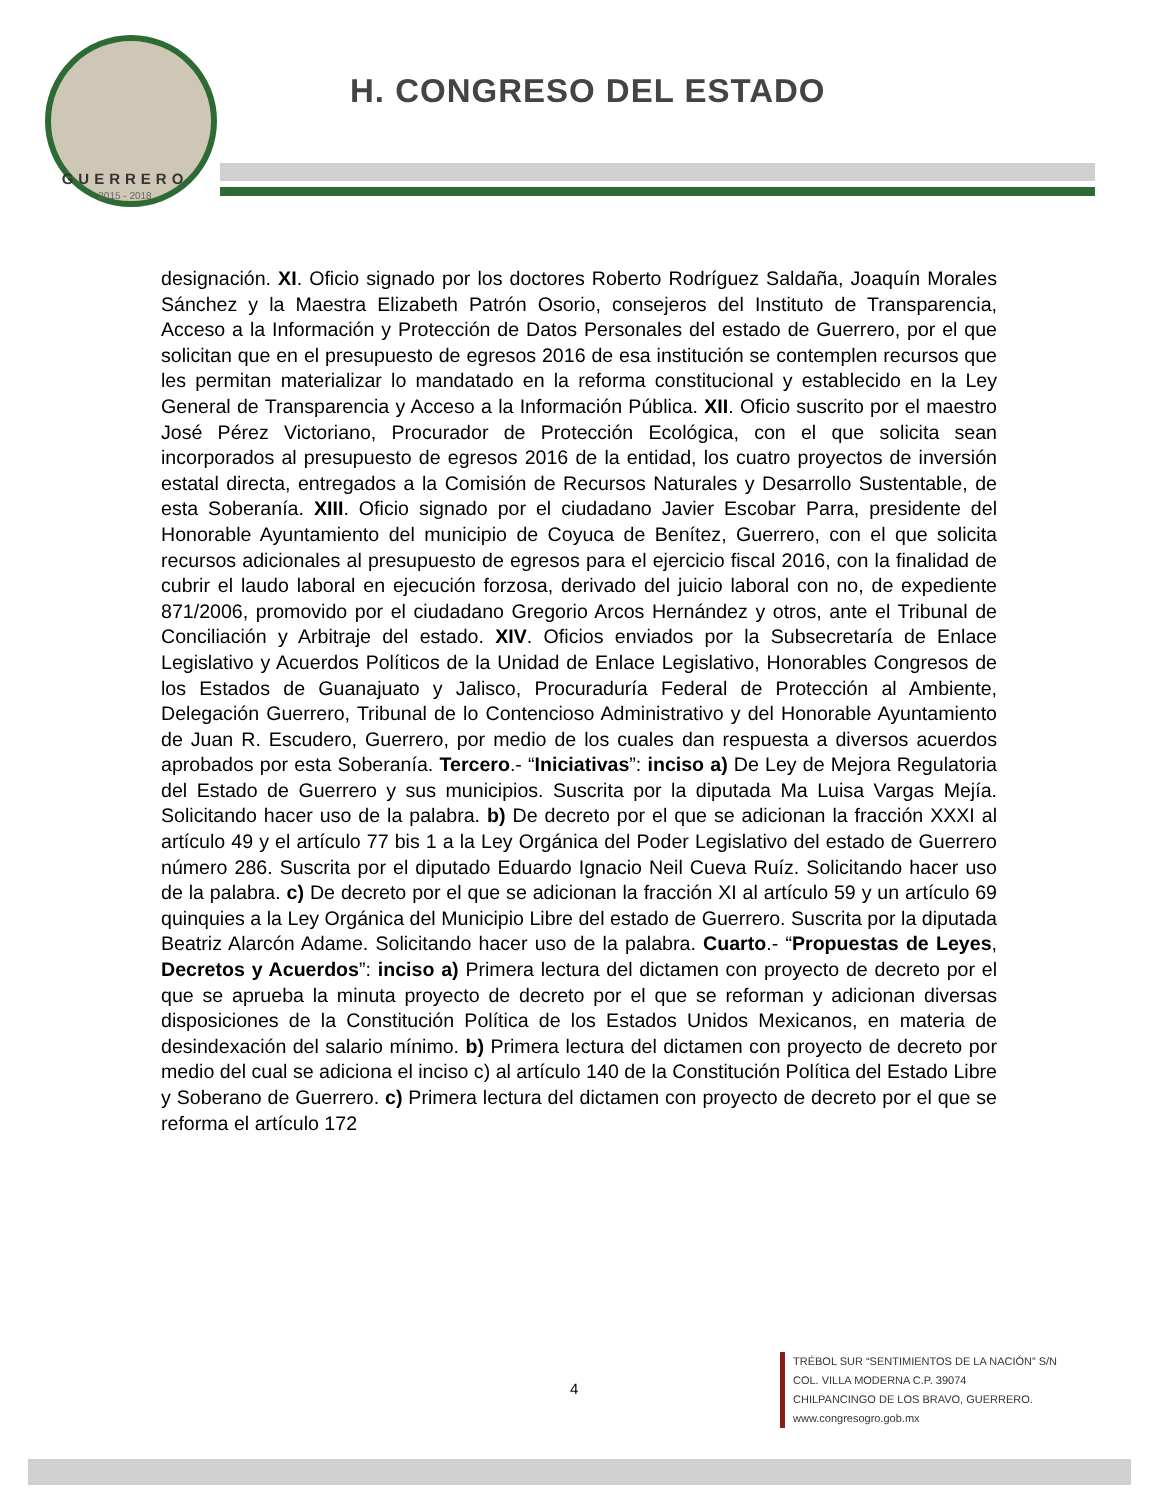GUERRERO
2015 - 2018
H. CONGRESO DEL ESTADO
designación. XI. Oficio signado por los doctores Roberto Rodríguez Saldaña, Joaquín Morales Sánchez y la Maestra Elizabeth Patrón Osorio, consejeros del Instituto de Transparencia, Acceso a la Información y Protección de Datos Personales del estado de Guerrero, por el que solicitan que en el presupuesto de egresos 2016 de esa institución se contemplen recursos que les permitan materializar lo mandatado en la reforma constitucional y establecido en la Ley General de Transparencia y Acceso a la Información Pública. XII. Oficio suscrito por el maestro José Pérez Victoriano, Procurador de Protección Ecológica, con el que solicita sean incorporados al presupuesto de egresos 2016 de la entidad, los cuatro proyectos de inversión estatal directa, entregados a la Comisión de Recursos Naturales y Desarrollo Sustentable, de esta Soberanía. XIII. Oficio signado por el ciudadano Javier Escobar Parra, presidente del Honorable Ayuntamiento del municipio de Coyuca de Benítez, Guerrero, con el que solicita recursos adicionales al presupuesto de egresos para el ejercicio fiscal 2016, con la finalidad de cubrir el laudo laboral en ejecución forzosa, derivado del juicio laboral con no, de expediente 871/2006, promovido por el ciudadano Gregorio Arcos Hernández y otros, ante el Tribunal de Conciliación y Arbitraje del estado. XIV. Oficios enviados por la Subsecretaría de Enlace Legislativo y Acuerdos Políticos de la Unidad de Enlace Legislativo, Honorables Congresos de los Estados de Guanajuato y Jalisco, Procuraduría Federal de Protección al Ambiente, Delegación Guerrero, Tribunal de lo Contencioso Administrativo y del Honorable Ayuntamiento de Juan R. Escudero, Guerrero, por medio de los cuales dan respuesta a diversos acuerdos aprobados por esta Soberanía. Tercero.- “Iniciativas”: inciso a) De Ley de Mejora Regulatoria del Estado de Guerrero y sus municipios. Suscrita por la diputada Ma Luisa Vargas Mejía. Solicitando hacer uso de la palabra. b) De decreto por el que se adicionan la fracción XXXI al artículo 49 y el artículo 77 bis 1 a la Ley Orgánica del Poder Legislativo del estado de Guerrero número 286. Suscrita por el diputado Eduardo Ignacio Neil Cueva Ruíz. Solicitando hacer uso de la palabra. c) De decreto por el que se adicionan la fracción XI al artículo 59 y un artículo 69 quinquies a la Ley Orgánica del Municipio Libre del estado de Guerrero. Suscrita por la diputada Beatriz Alarcón Adame. Solicitando hacer uso de la palabra. Cuarto.- “Propuestas de Leyes, Decretos y Acuerdos”: inciso a) Primera lectura del dictamen con proyecto de decreto por el que se aprueba la minuta proyecto de decreto por el que se reforman y adicionan diversas disposiciones de la Constitución Política de los Estados Unidos Mexicanos, en materia de desindexación del salario mínimo. b) Primera lectura del dictamen con proyecto de decreto por medio del cual se adiciona el inciso c) al artículo 140 de la Constitución Política del Estado Libre y Soberano de Guerrero. c) Primera lectura del dictamen con proyecto de decreto por el que se reforma el artículo 172
4
TRÉBOL SUR “SENTIMIENTOS DE LA NACIÓN” S/N
COL. VILLA MODERNA C.P. 39074
CHILPANCINGO DE LOS BRAVO, GUERRERO.
www.congresogro.gob.mx